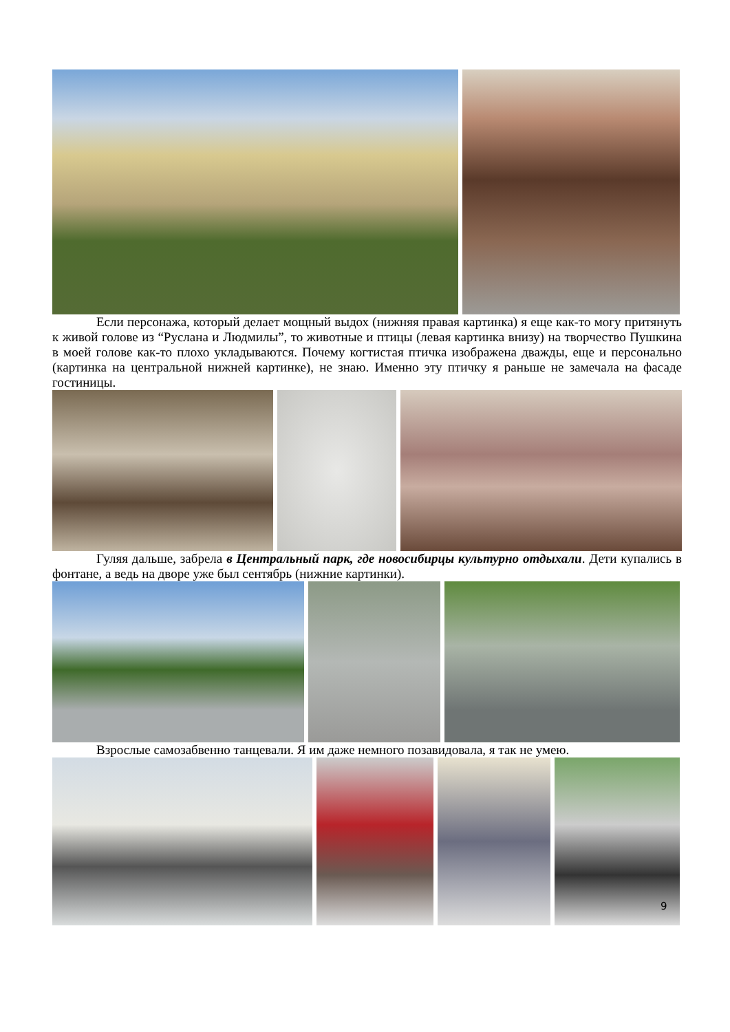Если персонажа, который делает мощный выдох (нижняя правая картинка) я еще как-то могу притянуть к живой голове из “Руслана и Людмилы”, то животные и птицы (левая картинка внизу) на творчество Пушкина в моей голове как-то плохо укладываются. Почему когтистая птичка изображена дважды, еще и персонально (картинка на центральной нижней картинке), не знаю. Именно эту птичку я раньше не замечала на фасаде гостиницы.
Гуляя дальше, забрела в Центральный парк, где новосибирцы культурно отдыхали. Дети купались в фонтане, а ведь на дворе уже был сентябрь (нижние картинки).
Взрослые самозабвенно танцевали. Я им даже немного позавидовала, я так не умею.
9